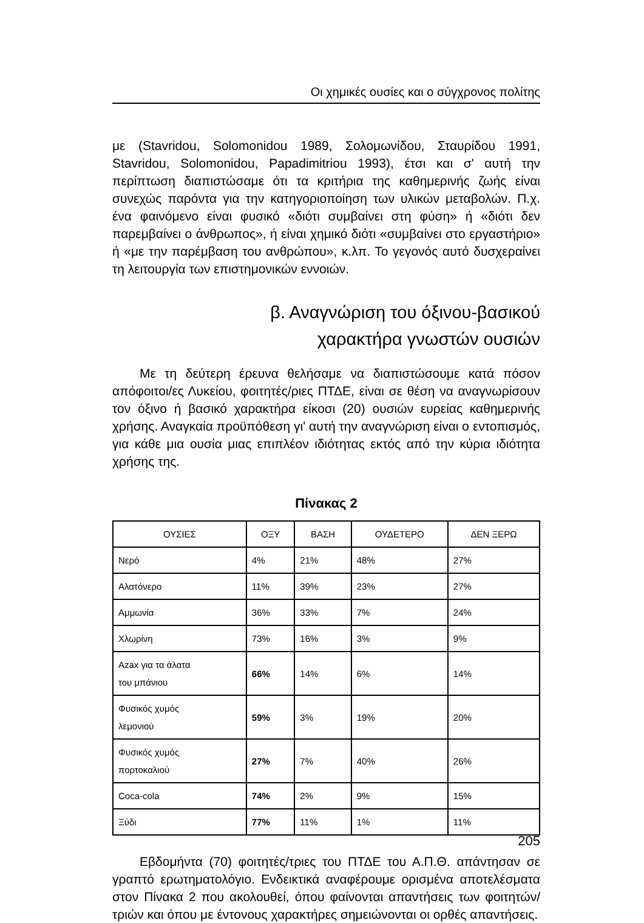Οι χημικές ουσίες και ο σύγχρονος πολίτης
με (Stavridou, Solomonidou 1989, Σολομωνίδου, Σταυρίδου 1991, Stavridou, Solomonidou, Papadimitriou 1993), έτσι και σ' αυτή την περίπτωση διαπιστώσαμε ότι τα κριτήρια της καθημερινής ζωής είναι συνεχώς παρόντα για την κατηγοριοποίηση των υλικών μεταβολών. Π.χ. ένα φαινόμενο είναι φυσικό «διότι συμβαίνει στη φύση» ή «διότι δεν παρεμβαίνει ο άνθρωπος», ή είναι χημικό διότι «συμβαίνει στο εργαστήριο» ή «με την παρέμβαση του ανθρώπου», κ.λπ. Το γεγονός αυτό δυσχεραίνει τη λειτουργία των επιστημονικών εννοιών.
β. Αναγνώριση του όξινου-βασικού
χαρακτήρα γνωστών ουσιών
Με τη δεύτερη έρευνα θελήσαμε να διαπιστώσουμε κατά πόσον απόφοιτοι/ες Λυκείου, φοιτητές/ριες ΠΤΔΕ, είναι σε θέση να αναγνωρίσουν τον όξινο ή βασικό χαρακτήρα είκοσι (20) ουσιών ευρείας καθημερινής χρήσης. Αναγκαία προϋπόθεση γι' αυτή την αναγνώριση είναι ο εντοπισμός, για κάθε μια ουσία μιας επιπλέον ιδιότητας εκτός από την κύρια ιδιότητα χρήσης της.
Πίνακας 2
| ΟΥΣΙΕΣ | ΟΞΥ | ΒΑΣΗ | ΟΥΔΕΤΕΡΟ | ΔΕΝ ΞΕΡΩ |
| --- | --- | --- | --- | --- |
| Νερό | 4% | 21% | 48% | 27% |
| Αλατόνερο | 11% | 39% | 23% | 27% |
| Αμμωνία | 36% | 33% | 7% | 24% |
| Χλωρίνη | 73% | 16% | 3% | 9% |
| Azax για τα άλατα του μπάνιου | 66% | 14% | 6% | 14% |
| Φυσικός χυμός λεμονιού | 59% | 3% | 19% | 20% |
| Φυσικός χυμός πορτοκαλιού | 27% | 7% | 40% | 26% |
| Coca-cola | 74% | 2% | 9% | 15% |
| Ξύδι | 77% | 11% | 1% | 11% |
Εβδομήντα (70) φοιτητές/τριες του ΠΤΔΕ του Α.Π.Θ. απάντησαν σε γραπτό ερωτηματολόγιο. Ενδεικτικά αναφέρουμε ορισμένα αποτελέσματα στον Πίνακα 2 που ακολουθεί, όπου φαίνονται απαντήσεις των φοιτητών/τριών και όπου με έντονους χαρακτήρες σημειώνονται οι ορθές απαντήσεις.
205